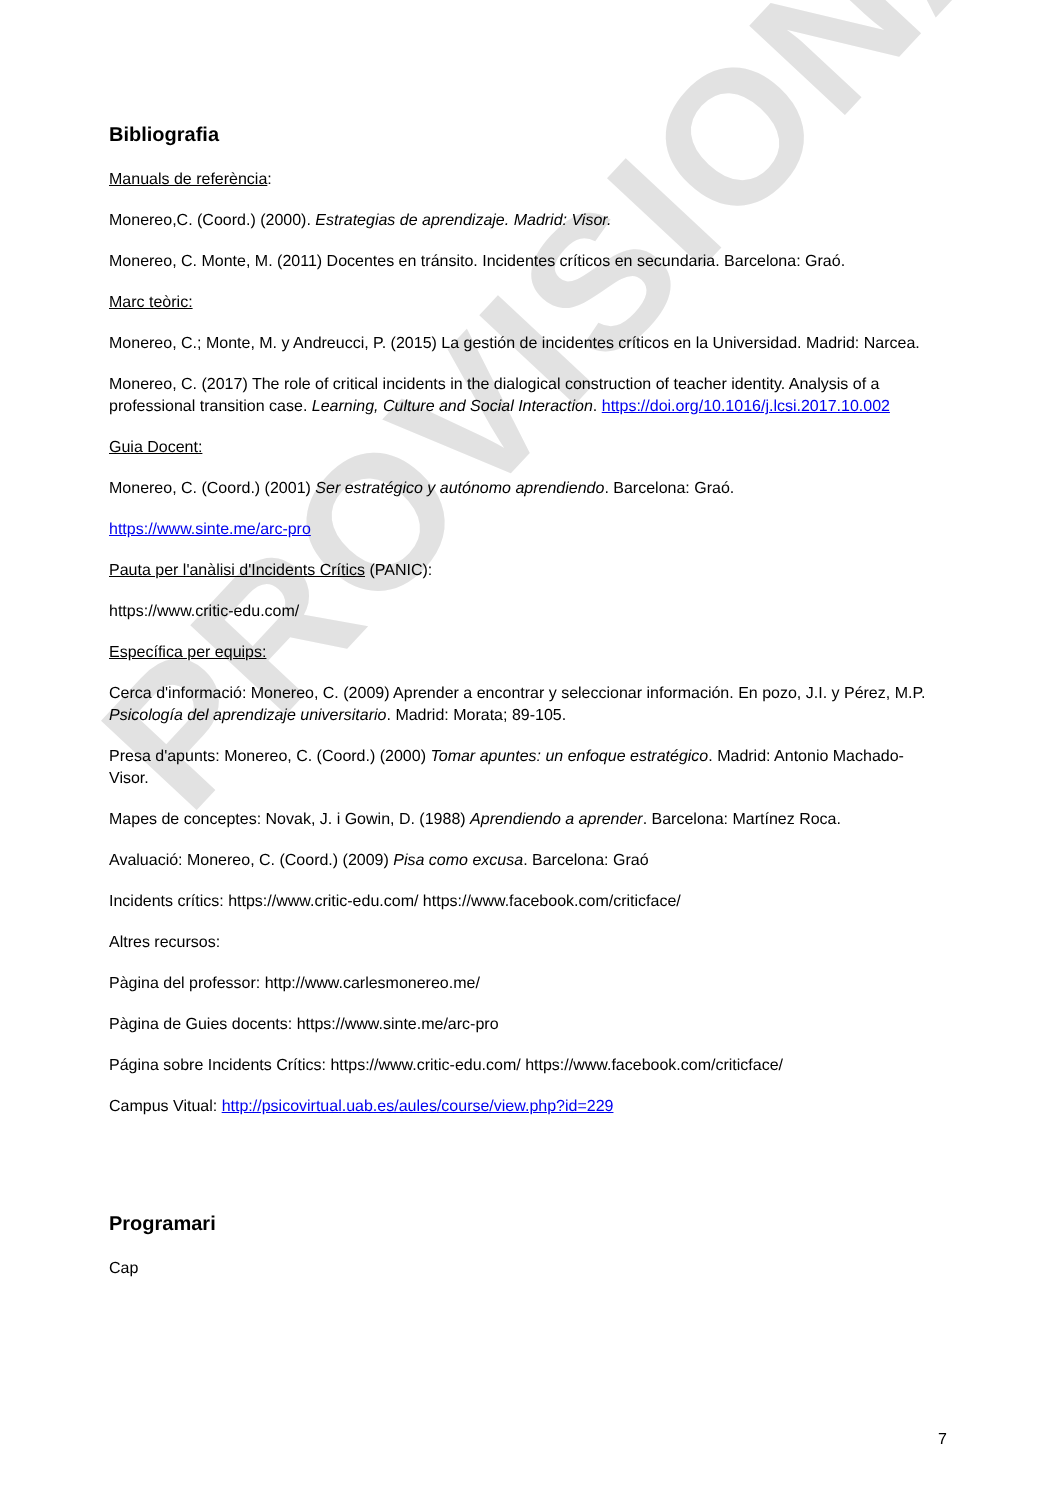PROVISIONAL
Bibliografia
Manuals de referència:
Monereo,C. (Coord.) (2000). Estrategias de aprendizaje. Madrid: Visor.
Monereo, C. Monte, M. (2011) Docentes en tránsito. Incidentes críticos en secundaria. Barcelona: Graó.
Marc teòric:
Monereo, C.; Monte, M. y Andreucci, P. (2015) La gestión de incidentes críticos en la Universidad. Madrid: Narcea.
Monereo, C. (2017) The role of critical incidents in the dialogical construction of teacher identity. Analysis of a professional transition case. Learning, Culture and Social Interaction. https://doi.org/10.1016/j.lcsi.2017.10.002
Guia Docent:
Monereo, C. (Coord.) (2001) Ser estratégico y autónomo aprendiendo. Barcelona: Graó.
https://www.sinte.me/arc-pro
Pauta per l'anàlisi d'Incidents Crítics (PANIC):
https://www.critic-edu.com/
Específica per equips:
Cerca d'informació: Monereo, C. (2009) Aprender a encontrar y seleccionar información. En pozo, J.I. y Pérez, M.P. Psicología del aprendizaje universitario. Madrid: Morata; 89-105.
Presa d'apunts: Monereo, C. (Coord.) (2000) Tomar apuntes: un enfoque estratégico. Madrid: Antonio Machado-Visor.
Mapes de conceptes: Novak, J. i Gowin, D. (1988) Aprendiendo a aprender. Barcelona: Martínez Roca.
Avaluació: Monereo, C. (Coord.) (2009) Pisa como excusa. Barcelona: Graó
Incidents crítics: https://www.critic-edu.com/ https://www.facebook.com/criticface/
Altres recursos:
Pàgina del professor: http://www.carlesmonereo.me/
Pàgina de Guies docents: https://www.sinte.me/arc-pro
Página sobre Incidents Crítics: https://www.critic-edu.com/ https://www.facebook.com/criticface/
Campus Vitual: http://psicovirtual.uab.es/aules/course/view.php?id=229
Programari
Cap
7